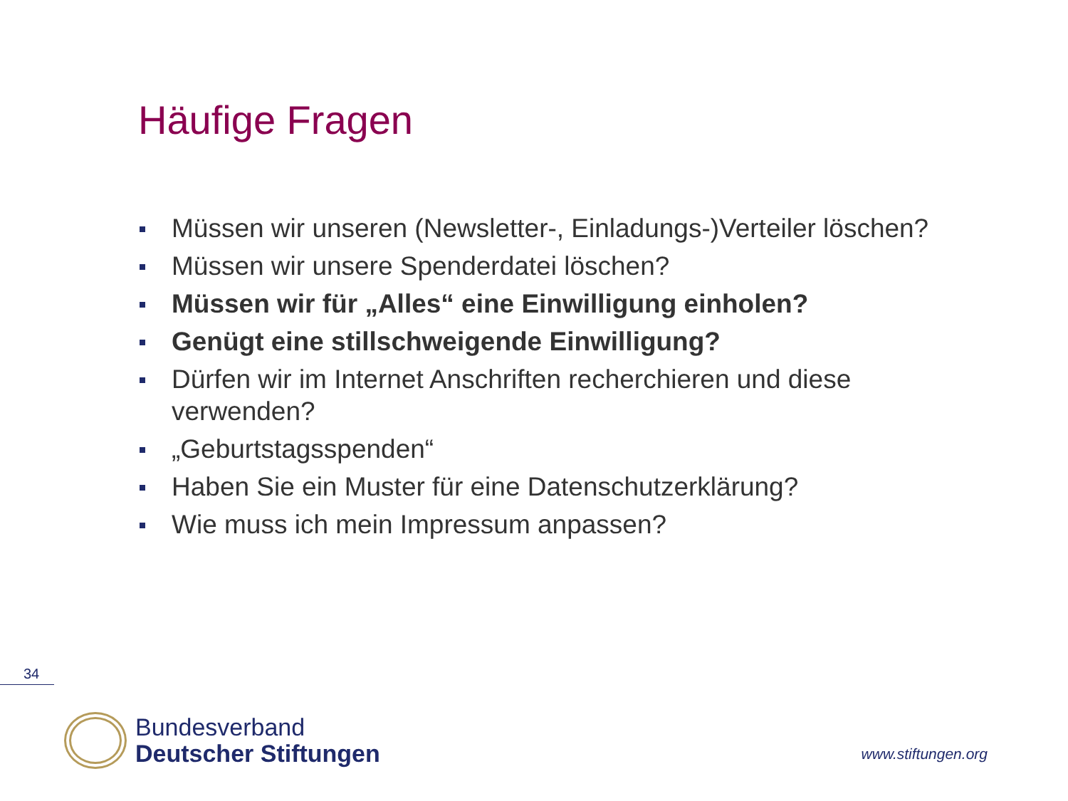Häufige Fragen
Müssen wir unseren (Newsletter-, Einladungs-)Verteiler löschen?
Müssen wir unsere Spenderdatei löschen?
Müssen wir für „Alles“ eine Einwilligung einholen?
Genügt eine stillschweigende Einwilligung?
Dürfen wir im Internet Anschriften recherchieren und diese verwenden?
„Geburtstagsspenden“
Haben Sie ein Muster für eine Datenschutzerklärung?
Wie muss ich mein Impressum anpassen?
34
Bundesverband
Deutscher Stiftungen
www.stiftungen.org